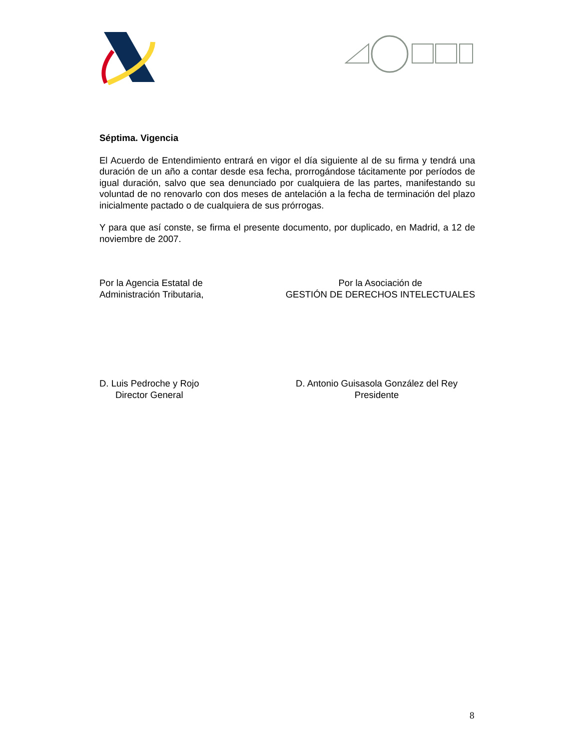Séptima. Vigencia
El Acuerdo de Entendimiento entrará en vigor el día siguiente al de su firma y tendrá una duración de un año a contar desde esa fecha, prorrogándose tácitamente por períodos de igual duración, salvo que sea denunciado por cualquiera de las partes, manifestando su voluntad de no renovarlo con dos meses de antelación a la fecha de terminación del plazo inicialmente pactado o de cualquiera de sus prórrogas.
Y para que así conste, se firma el presente documento, por duplicado, en Madrid, a 12 de noviembre de 2007.
Por la Agencia Estatal de
Administración Tributaria,
Por la Asociación de
GESTIÓN DE DERECHOS INTELECTUALES
D. Luis Pedroche y Rojo
Director General
D. Antonio Guisasola González del Rey
Presidente
8